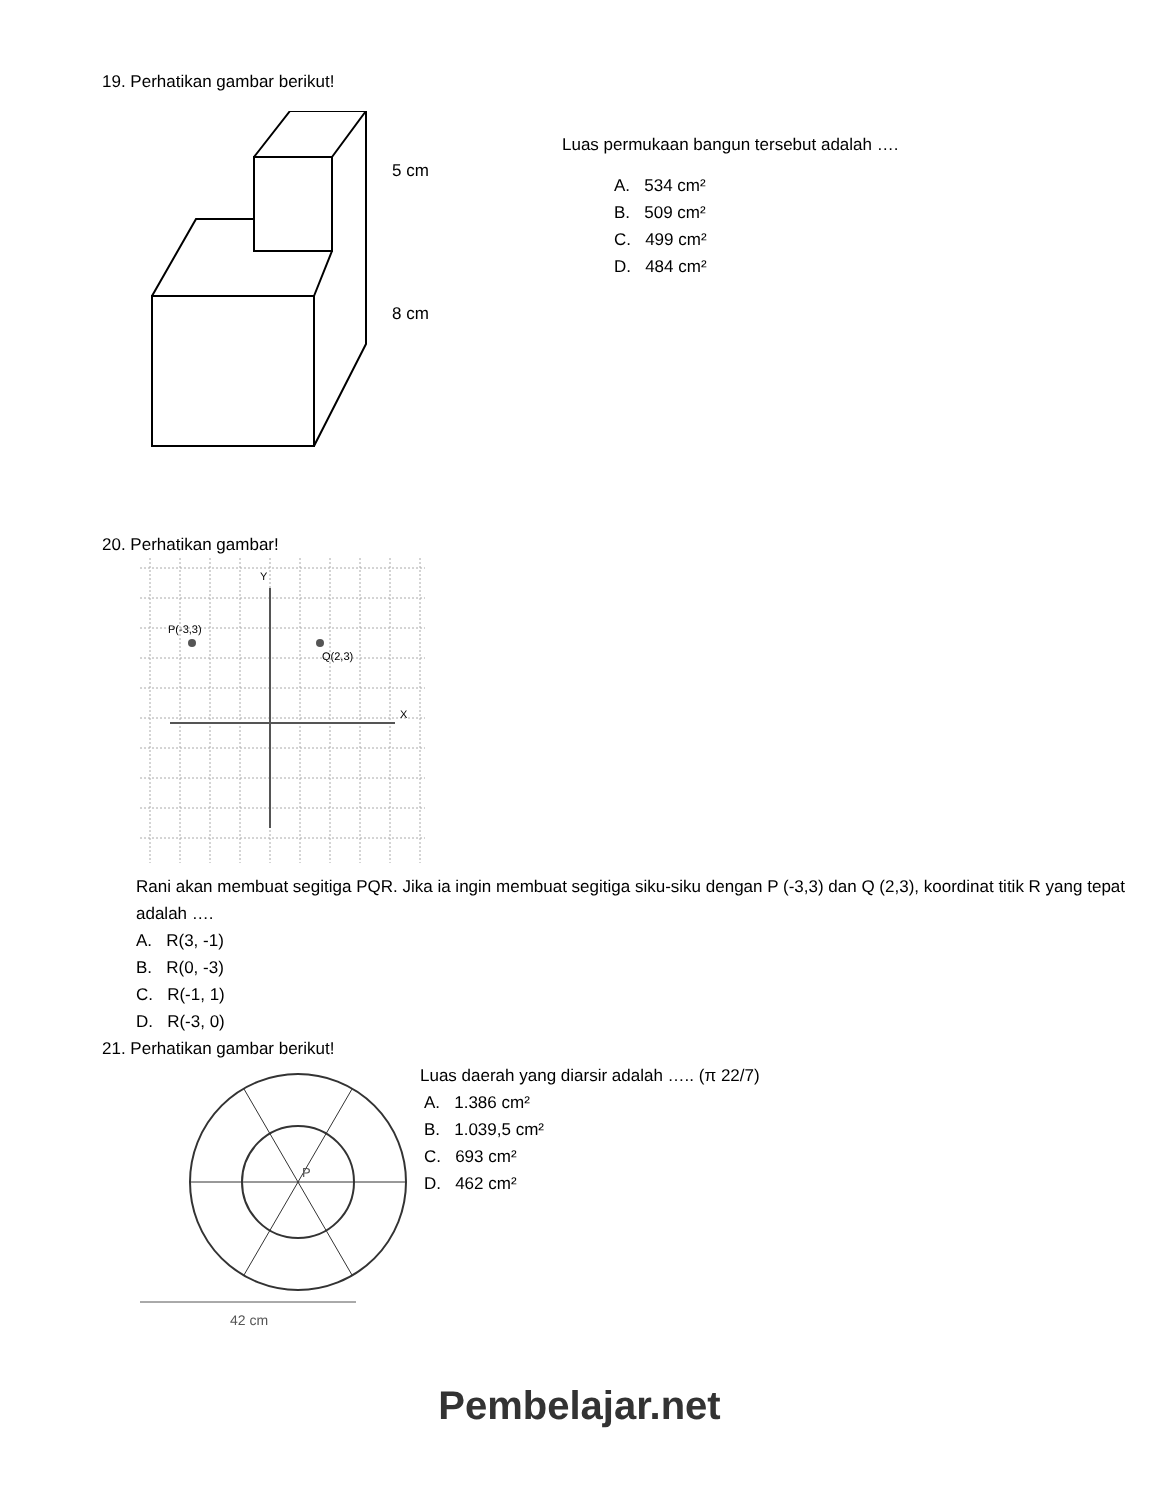19. Perhatikan gambar berikut!
5 cm
8 cm
Luas permukaan bangun tersebut adalah ….
A. 534 cm²
B. 509 cm²
C. 499 cm²
D. 484 cm²
20. Perhatikan gambar!
P(-3,3)
Q(2,3)
Y
X
Rani akan membuat segitiga PQR. Jika ia ingin membuat segitiga siku-siku dengan P (-3,3) dan Q (2,3), koordinat titik R yang tepat adalah ….
A. R(3, -1)
B. R(0, -3)
C. R(-1, 1)
D. R(-3, 0)
21. Perhatikan gambar berikut!
42 cm
P
Luas daerah yang diarsir adalah ….. (π 22/7)
A. 1.386 cm²
B. 1.039,5 cm²
C. 693 cm²
D. 462 cm²
Pembelajar.net